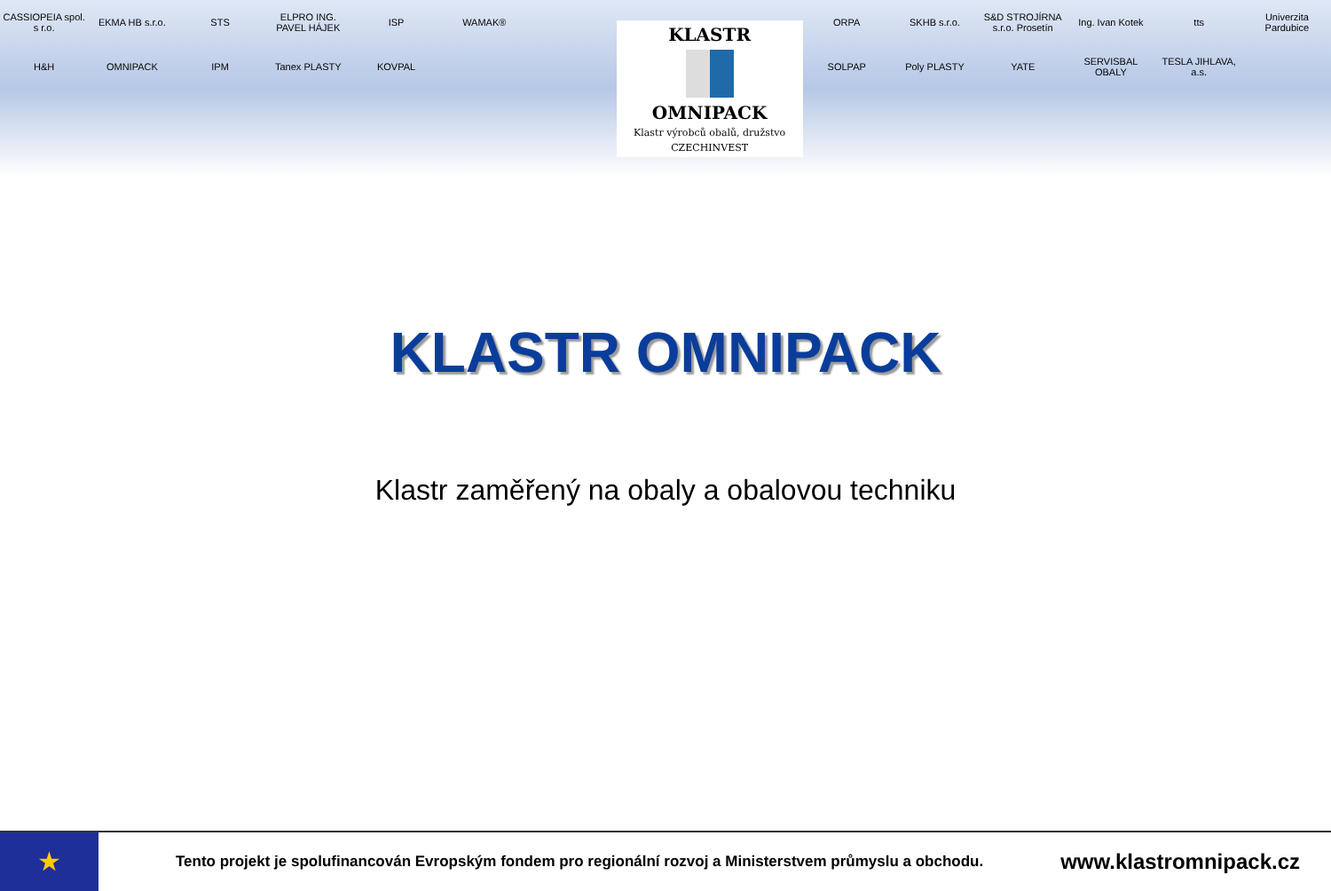CASSIOPEIA spol. s r.o.
EKMA HB s.r.o.
STS
ELPRO ING. PAVEL HÁJEK
ISP
WAMAK®
KLASTR
OMNIPACK
Klastr výrobců obalů, družstvo
CZECHINVEST
ORPA
SKHB s.r.o.
S&D STROJÍRNA s.r.o. Prosetín
Ing. Ivan Kotek
tts
Univerzita Pardubice
H&H
OMNIPACK
IPM
Tanex PLASTY
KOVPAL
SOLPAP
Poly PLASTY
YATE
SERVISBAL OBALY
TESLA JIHLAVA, a.s.
KLASTR OMNIPACK
Klastr zaměřený na obaly a obalovou techniku
★
Tento projekt je spolufinancován Evropským fondem pro regionální rozvoj a Ministerstvem průmyslu a obchodu.
www.klastromnipack.cz